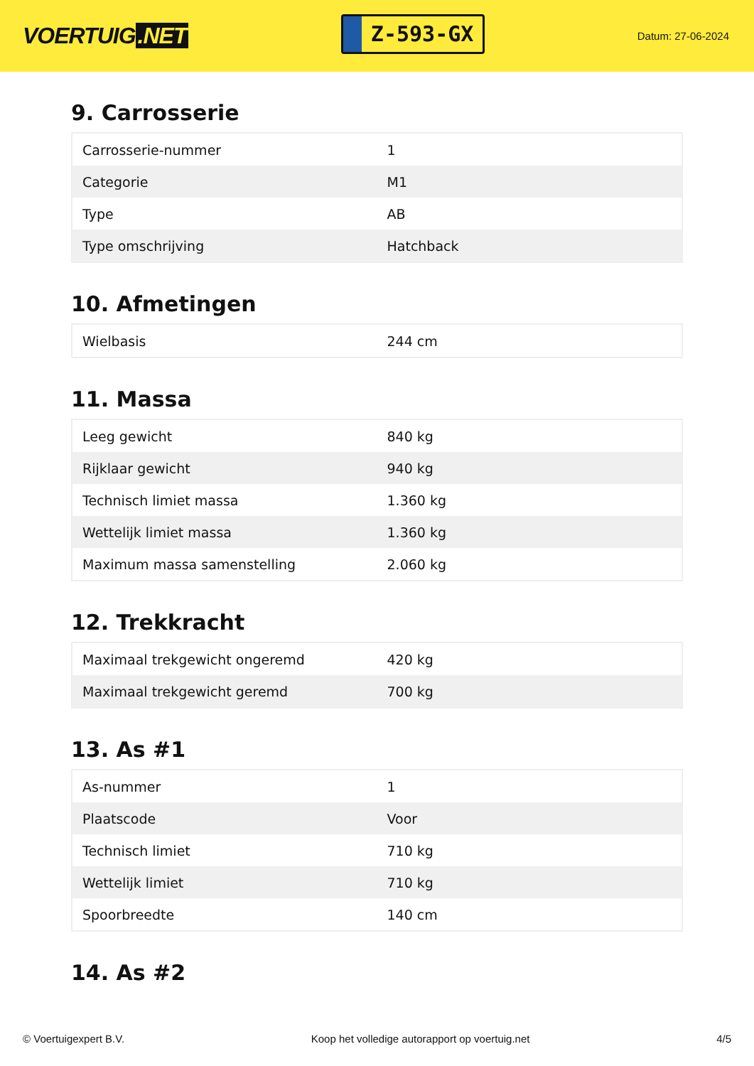VOERTUIG.NET
Z-593-GX
Datum: 27-06-2024
9. Carrosserie
| Carrosserie-nummer | 1 |
| Categorie | M1 |
| Type | AB |
| Type omschrijving | Hatchback |
10. Afmetingen
| Wielbasis | 244 cm |
11. Massa
| Leeg gewicht | 840 kg |
| Rijklaar gewicht | 940 kg |
| Technisch limiet massa | 1.360 kg |
| Wettelijk limiet massa | 1.360 kg |
| Maximum massa samenstelling | 2.060 kg |
12. Trekkracht
| Maximaal trekgewicht ongeremd | 420 kg |
| Maximaal trekgewicht geremd | 700 kg |
13. As #1
| As-nummer | 1 |
| Plaatscode | Voor |
| Technisch limiet | 710 kg |
| Wettelijk limiet | 710 kg |
| Spoorbreedte | 140 cm |
14. As #2
© Voertuigexpert B.V. Koop het volledige autorapport op voertuig.net 4/5